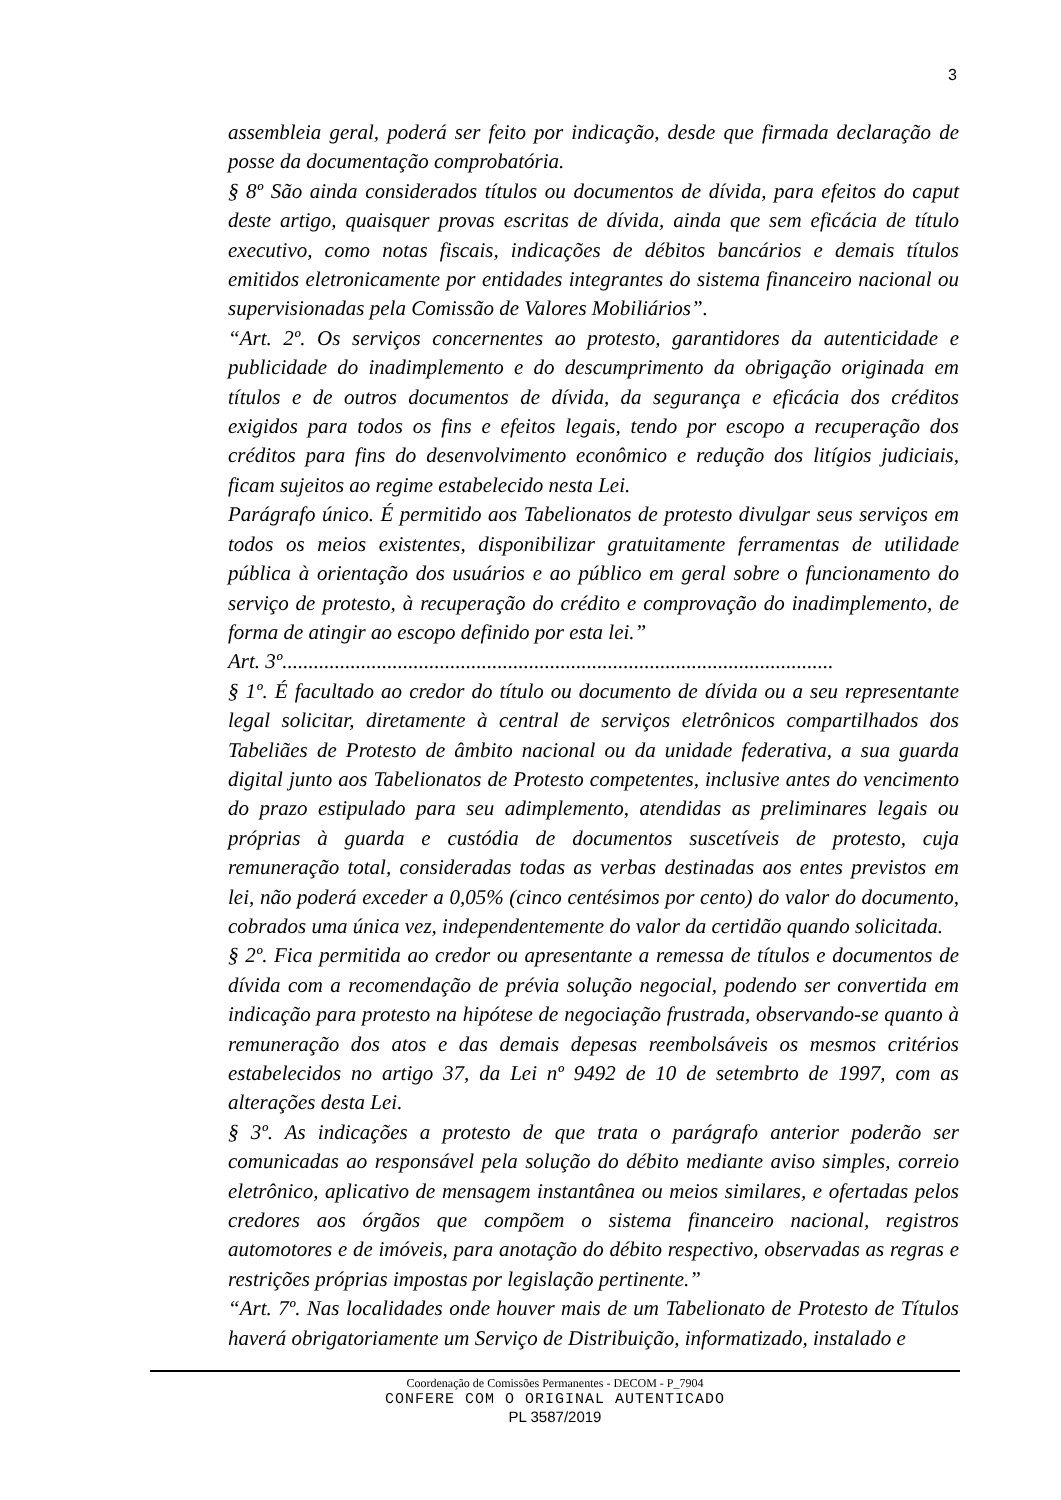3
assembleia geral, poderá ser feito por indicação, desde que firmada declaração de posse da documentação comprobatória.
§ 8º São ainda considerados títulos ou documentos de dívida, para efeitos do caput deste artigo, quaisquer provas escritas de dívida, ainda que sem eficácia de título executivo, como notas fiscais, indicações de débitos bancários e demais títulos emitidos eletronicamente por entidades integrantes do sistema financeiro nacional ou supervisionadas pela Comissão de Valores Mobiliários”.
“Art. 2º. Os serviços concernentes ao protesto, garantidores da autenticidade e publicidade do inadimplemento e do descumprimento da obrigação originada em títulos e de outros documentos de dívida, da segurança e eficácia dos créditos exigidos para todos os fins e efeitos legais, tendo por escopo a recuperação dos créditos para fins do desenvolvimento econômico e redução dos litígios judiciais, ficam sujeitos ao regime estabelecido nesta Lei.
Parágrafo único. É permitido aos Tabelionatos de protesto divulgar seus serviços em todos os meios existentes, disponibilizar gratuitamente ferramentas de utilidade pública à orientação dos usuários e ao público em geral sobre o funcionamento do serviço de protesto, à recuperação do crédito e comprovação do inadimplemento, de forma de atingir ao escopo definido por esta lei.”
Art. 3º.........................................................................................................
§ 1º. É facultado ao credor do título ou documento de dívida ou a seu representante legal solicitar, diretamente à central de serviços eletrônicos compartilhados dos Tabeliães de Protesto de âmbito nacional ou da unidade federativa, a sua guarda digital junto aos Tabelionatos de Protesto competentes, inclusive antes do vencimento do prazo estipulado para seu adimplemento, atendidas as preliminares legais ou próprias à guarda e custódia de documentos suscetíveis de protesto, cuja remuneração total, consideradas todas as verbas destinadas aos entes previstos em lei, não poderá exceder a 0,05% (cinco centésimos por cento) do valor do documento, cobrados uma única vez, independentemente do valor da certidão quando solicitada.
§ 2º. Fica permitida ao credor ou apresentante a remessa de títulos e documentos de dívida com a recomendação de prévia solução negocial, podendo ser convertida em indicação para protesto na hipótese de negociação frustrada, observando-se quanto à remuneração dos atos e das demais depesas reembolsáveis os mesmos critérios estabelecidos no artigo 37, da Lei nº 9492 de 10 de setembrto de 1997, com as alterações desta Lei.
§ 3º. As indicações a protesto de que trata o parágrafo anterior poderão ser comunicadas ao responsável pela solução do débito mediante aviso simples, correio eletrônico, aplicativo de mensagem instantânea ou meios similares, e ofertadas pelos credores aos órgãos que compõem o sistema financeiro nacional, registros automotores e de imóveis, para anotação do débito respectivo, observadas as regras e restrições próprias impostas por legislação pertinente.”
“Art. 7º. Nas localidades onde houver mais de um Tabelionato de Protesto de Títulos haverá obrigatoriamente um Serviço de Distribuição, informatizado, instalado e
Coordenação de Comissões Permanentes - DECOM - P_7904
CONFERE COM O ORIGINAL AUTENTICADO
PL 3587/2019